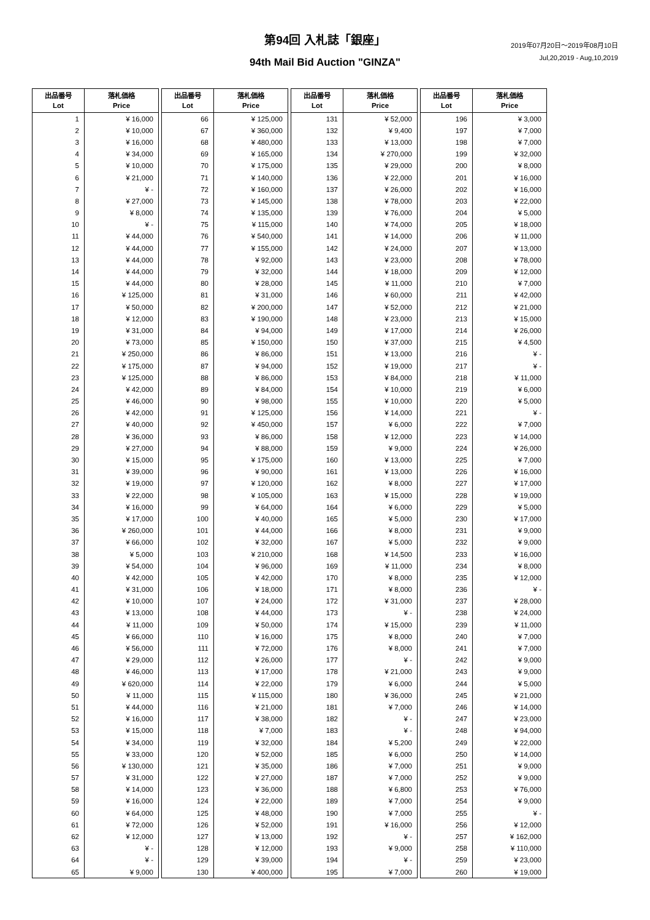第94回 入札誌「銀座」
2019年07月20日～2019年08月10日
Jul,20,2019 - Aug,10,2019
94th Mail Bid Auction "GINZA"
| 出品番号 Lot | 落札価格 Price |
| --- | --- |
| 1 | ¥ 16,000 |
| 2 | ¥ 10,000 |
| 3 | ¥ 16,000 |
| 4 | ¥ 34,000 |
| 5 | ¥ 10,000 |
| 6 | ¥ 21,000 |
| 7 | ¥ - |
| 8 | ¥ 27,000 |
| 9 | ¥ 8,000 |
| 10 | ¥ - |
| 11 | ¥ 44,000 |
| 12 | ¥ 44,000 |
| 13 | ¥ 44,000 |
| 14 | ¥ 44,000 |
| 15 | ¥ 44,000 |
| 16 | ¥ 125,000 |
| 17 | ¥ 50,000 |
| 18 | ¥ 12,000 |
| 19 | ¥ 31,000 |
| 20 | ¥ 73,000 |
| 21 | ¥ 250,000 |
| 22 | ¥ 175,000 |
| 23 | ¥ 125,000 |
| 24 | ¥ 42,000 |
| 25 | ¥ 46,000 |
| 26 | ¥ 42,000 |
| 27 | ¥ 40,000 |
| 28 | ¥ 36,000 |
| 29 | ¥ 27,000 |
| 30 | ¥ 15,000 |
| 31 | ¥ 39,000 |
| 32 | ¥ 19,000 |
| 33 | ¥ 22,000 |
| 34 | ¥ 16,000 |
| 35 | ¥ 17,000 |
| 36 | ¥ 260,000 |
| 37 | ¥ 66,000 |
| 38 | ¥ 5,000 |
| 39 | ¥ 54,000 |
| 40 | ¥ 42,000 |
| 41 | ¥ 31,000 |
| 42 | ¥ 10,000 |
| 43 | ¥ 13,000 |
| 44 | ¥ 11,000 |
| 45 | ¥ 66,000 |
| 46 | ¥ 56,000 |
| 47 | ¥ 29,000 |
| 48 | ¥ 46,000 |
| 49 | ¥ 620,000 |
| 50 | ¥ 11,000 |
| 51 | ¥ 44,000 |
| 52 | ¥ 16,000 |
| 53 | ¥ 15,000 |
| 54 | ¥ 34,000 |
| 55 | ¥ 33,000 |
| 56 | ¥ 130,000 |
| 57 | ¥ 31,000 |
| 58 | ¥ 14,000 |
| 59 | ¥ 16,000 |
| 60 | ¥ 64,000 |
| 61 | ¥ 72,000 |
| 62 | ¥ 12,000 |
| 63 | ¥ - |
| 64 | ¥ - |
| 65 | ¥ 9,000 |
| 出品番号 Lot | 落札価格 Price |
| --- | --- |
| 66 | ¥ 125,000 |
| 67 | ¥ 360,000 |
| 68 | ¥ 480,000 |
| 69 | ¥ 165,000 |
| 70 | ¥ 175,000 |
| 71 | ¥ 140,000 |
| 72 | ¥ 160,000 |
| 73 | ¥ 145,000 |
| 74 | ¥ 135,000 |
| 75 | ¥ 115,000 |
| 76 | ¥ 540,000 |
| 77 | ¥ 155,000 |
| 78 | ¥ 92,000 |
| 79 | ¥ 32,000 |
| 80 | ¥ 28,000 |
| 81 | ¥ 31,000 |
| 82 | ¥ 200,000 |
| 83 | ¥ 190,000 |
| 84 | ¥ 94,000 |
| 85 | ¥ 150,000 |
| 86 | ¥ 86,000 |
| 87 | ¥ 94,000 |
| 88 | ¥ 86,000 |
| 89 | ¥ 84,000 |
| 90 | ¥ 98,000 |
| 91 | ¥ 125,000 |
| 92 | ¥ 450,000 |
| 93 | ¥ 86,000 |
| 94 | ¥ 88,000 |
| 95 | ¥ 175,000 |
| 96 | ¥ 90,000 |
| 97 | ¥ 120,000 |
| 98 | ¥ 105,000 |
| 99 | ¥ 64,000 |
| 100 | ¥ 40,000 |
| 101 | ¥ 44,000 |
| 102 | ¥ 32,000 |
| 103 | ¥ 210,000 |
| 104 | ¥ 96,000 |
| 105 | ¥ 42,000 |
| 106 | ¥ 18,000 |
| 107 | ¥ 24,000 |
| 108 | ¥ 44,000 |
| 109 | ¥ 50,000 |
| 110 | ¥ 16,000 |
| 111 | ¥ 72,000 |
| 112 | ¥ 26,000 |
| 113 | ¥ 17,000 |
| 114 | ¥ 22,000 |
| 115 | ¥ 115,000 |
| 116 | ¥ 21,000 |
| 117 | ¥ 38,000 |
| 118 | ¥ 7,000 |
| 119 | ¥ 32,000 |
| 120 | ¥ 52,000 |
| 121 | ¥ 35,000 |
| 122 | ¥ 27,000 |
| 123 | ¥ 36,000 |
| 124 | ¥ 22,000 |
| 125 | ¥ 48,000 |
| 126 | ¥ 52,000 |
| 127 | ¥ 13,000 |
| 128 | ¥ 12,000 |
| 129 | ¥ 39,000 |
| 130 | ¥ 400,000 |
| 出品番号 Lot | 落札価格 Price |
| --- | --- |
| 131 | ¥ 52,000 |
| 132 | ¥ 9,400 |
| 133 | ¥ 13,000 |
| 134 | ¥ 270,000 |
| 135 | ¥ 29,000 |
| 136 | ¥ 22,000 |
| 137 | ¥ 26,000 |
| 138 | ¥ 78,000 |
| 139 | ¥ 76,000 |
| 140 | ¥ 74,000 |
| 141 | ¥ 14,000 |
| 142 | ¥ 24,000 |
| 143 | ¥ 23,000 |
| 144 | ¥ 18,000 |
| 145 | ¥ 11,000 |
| 146 | ¥ 60,000 |
| 147 | ¥ 52,000 |
| 148 | ¥ 23,000 |
| 149 | ¥ 17,000 |
| 150 | ¥ 37,000 |
| 151 | ¥ 13,000 |
| 152 | ¥ 19,000 |
| 153 | ¥ 84,000 |
| 154 | ¥ 10,000 |
| 155 | ¥ 10,000 |
| 156 | ¥ 14,000 |
| 157 | ¥ 6,000 |
| 158 | ¥ 12,000 |
| 159 | ¥ 9,000 |
| 160 | ¥ 13,000 |
| 161 | ¥ 13,000 |
| 162 | ¥ 8,000 |
| 163 | ¥ 15,000 |
| 164 | ¥ 6,000 |
| 165 | ¥ 5,000 |
| 166 | ¥ 8,000 |
| 167 | ¥ 5,000 |
| 168 | ¥ 14,500 |
| 169 | ¥ 11,000 |
| 170 | ¥ 8,000 |
| 171 | ¥ 8,000 |
| 172 | ¥ 31,000 |
| 173 | ¥ - |
| 174 | ¥ 15,000 |
| 175 | ¥ 8,000 |
| 176 | ¥ 8,000 |
| 177 | ¥ - |
| 178 | ¥ 21,000 |
| 179 | ¥ 6,000 |
| 180 | ¥ 36,000 |
| 181 | ¥ 7,000 |
| 182 | ¥ - |
| 183 | ¥ - |
| 184 | ¥ 5,200 |
| 185 | ¥ 6,000 |
| 186 | ¥ 7,000 |
| 187 | ¥ 7,000 |
| 188 | ¥ 6,800 |
| 189 | ¥ 7,000 |
| 190 | ¥ 7,000 |
| 191 | ¥ 16,000 |
| 192 | ¥ - |
| 193 | ¥ 9,000 |
| 194 | ¥ - |
| 195 | ¥ 7,000 |
| 出品番号 Lot | 落札価格 Price |
| --- | --- |
| 196 | ¥ 3,000 |
| 197 | ¥ 7,000 |
| 198 | ¥ 7,000 |
| 199 | ¥ 32,000 |
| 200 | ¥ 8,000 |
| 201 | ¥ 16,000 |
| 202 | ¥ 16,000 |
| 203 | ¥ 22,000 |
| 204 | ¥ 5,000 |
| 205 | ¥ 18,000 |
| 206 | ¥ 11,000 |
| 207 | ¥ 13,000 |
| 208 | ¥ 78,000 |
| 209 | ¥ 12,000 |
| 210 | ¥ 7,000 |
| 211 | ¥ 42,000 |
| 212 | ¥ 21,000 |
| 213 | ¥ 15,000 |
| 214 | ¥ 26,000 |
| 215 | ¥ 4,500 |
| 216 | ¥ - |
| 217 | ¥ - |
| 218 | ¥ 11,000 |
| 219 | ¥ 6,000 |
| 220 | ¥ 5,000 |
| 221 | ¥ - |
| 222 | ¥ 7,000 |
| 223 | ¥ 14,000 |
| 224 | ¥ 26,000 |
| 225 | ¥ 7,000 |
| 226 | ¥ 16,000 |
| 227 | ¥ 17,000 |
| 228 | ¥ 19,000 |
| 229 | ¥ 5,000 |
| 230 | ¥ 17,000 |
| 231 | ¥ 9,000 |
| 232 | ¥ 9,000 |
| 233 | ¥ 16,000 |
| 234 | ¥ 8,000 |
| 235 | ¥ 12,000 |
| 236 | ¥ - |
| 237 | ¥ 28,000 |
| 238 | ¥ 24,000 |
| 239 | ¥ 11,000 |
| 240 | ¥ 7,000 |
| 241 | ¥ 7,000 |
| 242 | ¥ 9,000 |
| 243 | ¥ 9,000 |
| 244 | ¥ 5,000 |
| 245 | ¥ 21,000 |
| 246 | ¥ 14,000 |
| 247 | ¥ 23,000 |
| 248 | ¥ 94,000 |
| 249 | ¥ 22,000 |
| 250 | ¥ 14,000 |
| 251 | ¥ 9,000 |
| 252 | ¥ 9,000 |
| 253 | ¥ 76,000 |
| 254 | ¥ 9,000 |
| 255 | ¥ - |
| 256 | ¥ 12,000 |
| 257 | ¥ 162,000 |
| 258 | ¥ 110,000 |
| 259 | ¥ 23,000 |
| 260 | ¥ 19,000 |